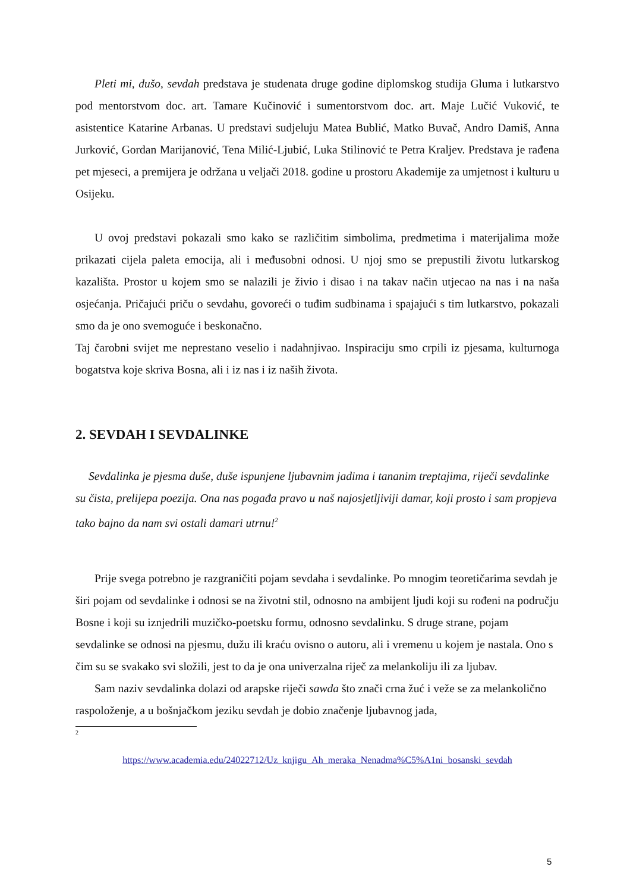Pleti mi, dušo, sevdah predstava je studenata druge godine diplomskog studija Gluma i lutkarstvo pod mentorstvom doc. art. Tamare Kučinović i sumentorstvom doc. art. Maje Lučić Vuković, te asistentice Katarine Arbanas. U predstavi sudjeluju Matea Bublić, Matko Buvač, Andro Damiš, Anna Jurković, Gordan Marijanović, Tena Milić-Ljubić, Luka Stilinović te Petra Kraljev. Predstava je rađena pet mjeseci, a premijera je održana u veljači 2018. godine u prostoru Akademije za umjetnost i kulturu u Osijeku.
U ovoj predstavi pokazali smo kako se različitim simbolima, predmetima i materijalima može prikazati cijela paleta emocija, ali i međusobni odnosi. U njoj smo se prepustili životu lutkarskog kazališta. Prostor u kojem smo se nalazili je živio i disao i na takav način utjecao na nas i na naša osjećanja. Pričajući priču o sevdahu, govoreći o tuđim sudbinama i spajajući s tim lutkarstvo, pokazali smo da je ono svemoguće i beskonačno.
Taj čarobni svijet me neprestano veselio i nadahnjivao. Inspiraciju smo crpili iz pjesama, kulturnoga bogatstva koje skriva Bosna, ali i iz nas i iz naših života.
2. SEVDAH I SEVDALINKE
Sevdalinka je pjesma duše, duše ispunjene ljubavnim jadima i tananim treptajima, riječi sevdalinke su čista, prelijepa poezija. Ona nas pogađa pravo u naš najosjetljiviji damar, koji prosto i sam propjeva tako bajno da nam svi ostali damari utrnu!<sup>2</sup>
Prije svega potrebno je razgraničiti pojam sevdaha i sevdalinke. Po mnogim teoretičarima sevdah je širi pojam od sevdalinke i odnosi se na životni stil, odnosno na ambijent ljudi koji su rođeni na području Bosne i koji su iznjedrili muzičko-poetsku formu, odnosno sevdalinku. S druge strane, pojam sevdalinke se odnosi na pjesmu, dužu ili kraću ovisno o autoru, ali i vremenu u kojem je nastala. Ono s čim su se svakako svi složili, jest to da je ona univerzalna riječ za melankoliju ili za ljubav.
Sam naziv sevdalinka dolazi od arapske riječi sawda što znači crna žuć i veže se za melankolično raspoloženje, a u bošnjačkom jeziku sevdah je dobio značenje ljubavnog jada,
2
https://www.academia.edu/24022712/Uz_knjigu_Ah_meraka_Nenadma%C5%A1ni_bosanski_sevdah
5